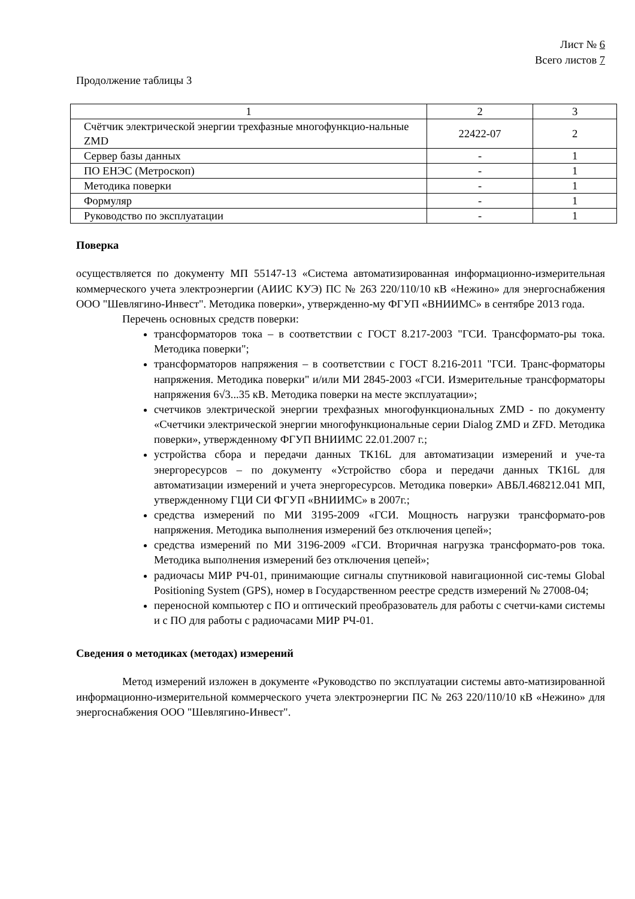Лист № 6
Всего листов 7
Продолжение таблицы 3
| 1 | 2 | 3 |
| Счётчик электрической энергии трехфазные многофункцио-нальные ZMD | 22422-07 | 2 |
| Сервер базы данных | - | 1 |
| ПО ЕНЭС (Метроскоп) | - | 1 |
| Методика поверки | - | 1 |
| Формуляр | - | 1 |
| Руководство по эксплуатации | - | 1 |
Поверка
осуществляется по документу МП 55147-13 «Система автоматизированная информационно-измерительная коммерческого учета электроэнергии (АИИС КУЭ) ПС № 263 220/110/10 кВ «Нежино» для энергоснабжения ООО "Шевлягино-Инвест". Методика поверки», утвержденно-му ФГУП «ВНИИМС» в сентябре 2013 года.
Перечень основных средств поверки:
трансформаторов тока – в соответствии с ГОСТ 8.217-2003 "ГСИ. Трансформато-ры тока. Методика поверки";
трансформаторов напряжения – в соответствии с ГОСТ 8.216-2011 "ГСИ. Транс-форматоры напряжения. Методика поверки" и/или МИ 2845-2003 «ГСИ. Измерительные трансформаторы напряжения 6√3...35 кВ. Методика поверки на месте эксплуатации»;
счетчиков электрической энергии трехфазных многофункциональных ZMD - по документу «Счетчики электрической энергии многофункциональные серии Dialog ZMD и ZFD. Методика поверки», утвержденному ФГУП ВНИИМС 22.01.2007 г.;
устройства сбора и передачи данных ТК16L для автоматизации измерений и уче-та энергоресурсов – по документу «Устройство сбора и передачи данных ТК16L для автоматизации измерений и учета энергоресурсов. Методика поверки» АВБЛ.468212.041 МП, утвержденному ГЦИ СИ ФГУП «ВНИИМС» в 2007г.;
средства измерений по МИ 3195-2009 «ГСИ. Мощность нагрузки трансформато-ров напряжения. Методика выполнения измерений без отключения цепей»;
средства измерений по МИ 3196-2009 «ГСИ. Вторичная нагрузка трансформато-ров тока. Методика выполнения измерений без отключения цепей»;
радиочасы МИР РЧ-01, принимающие сигналы спутниковой навигационной сис-темы Global Positioning System (GPS), номер в Государственном реестре средств измерений № 27008-04;
переносной компьютер с ПО и оптический преобразователь для работы с счетчи-ками системы и с ПО для работы с радиочасами МИР РЧ-01.
Сведения о методиках (методах) измерений
Метод измерений изложен в документе «Руководство по эксплуатации системы авто-матизированной информационно-измерительной коммерческого учета электроэнергии ПС № 263 220/110/10 кВ «Нежино» для энергоснабжения ООО "Шевлягино-Инвест".